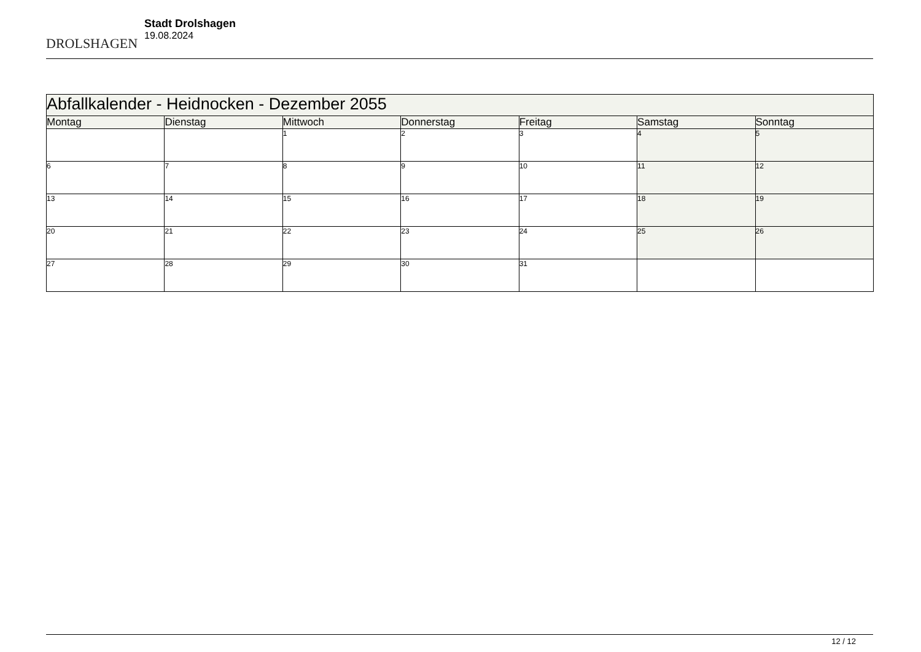DROLSHAGEN
Stadt Drolshagen
19.08.2024
| Abfallkalender - Heidnocken - Dezember 2055 | | | | | | |
| Montag | Dienstag | Mittwoch | Donnerstag | Freitag | Samstag | Sonntag |
| | | 1 | 2 | 3 | 4 | 5 |
| 6 | 7 | 8 | 9 | 10 | 11 | 12 |
| 13 | 14 | 15 | 16 | 17 | 18 | 19 |
| 20 | 21 | 22 | 23 | 24 | 25 | 26 |
| 27 | 28 | 29 | 30 | 31 | | |
12 / 12